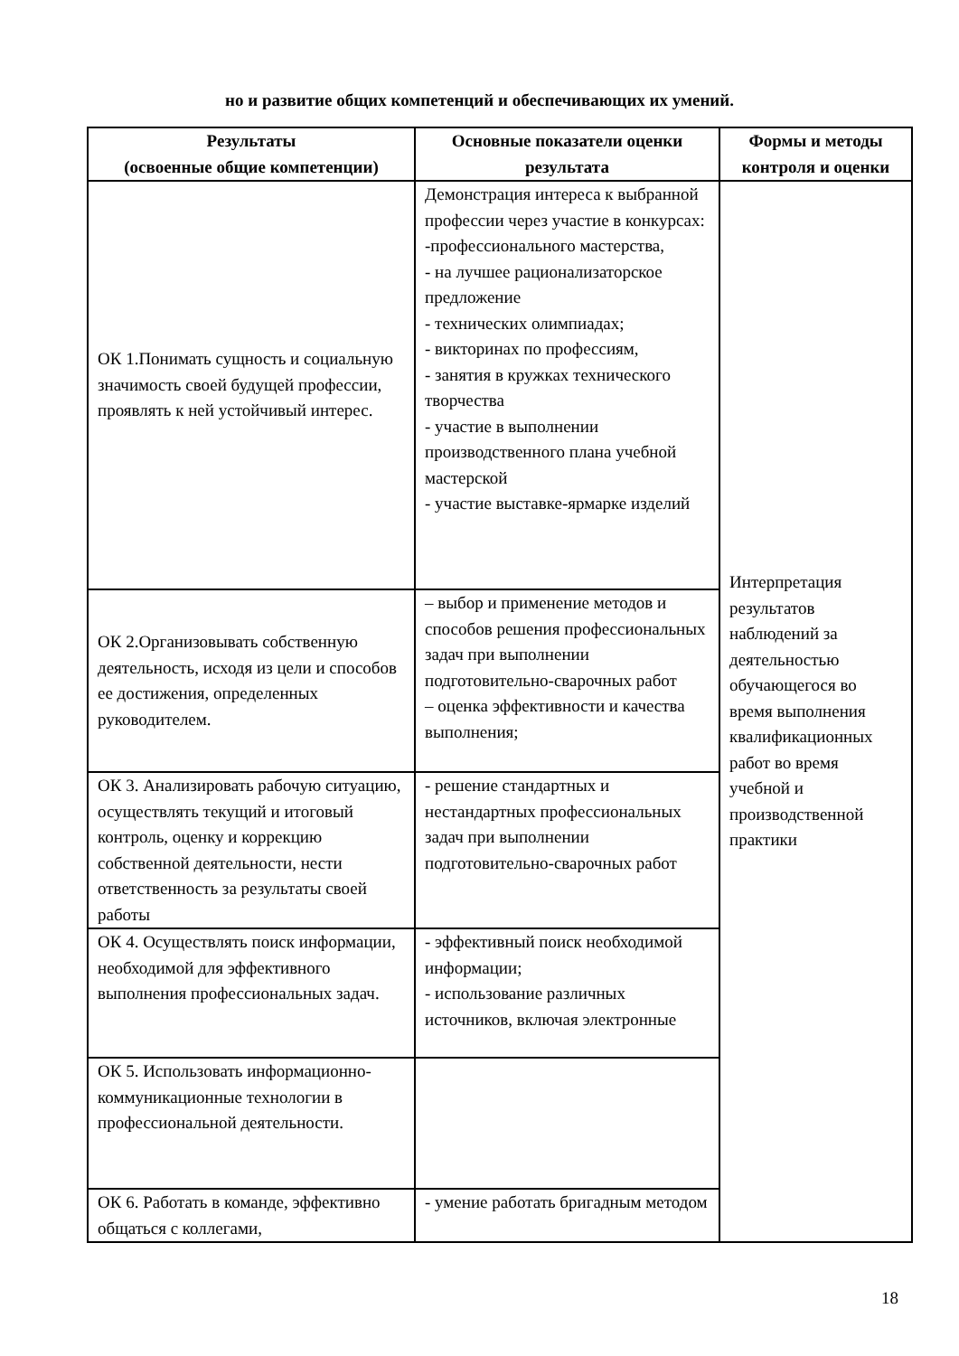но и развитие общих компетенций и обеспечивающих их умений.
| Результаты (освоенные общие компетенции) | Основные показатели оценки результата | Формы и методы контроля и оценки |
| --- | --- | --- |
| ОК 1.Понимать сущность и социальную значимость своей будущей профессии, проявлять к ней устойчивый интерес. | Демонстрация интереса к выбранной профессии через участие в конкурсах: -профессионального мастерства, - на лучшее рационализаторское предложение - технических олимпиадах; - викторинах по профессиям, - занятия в кружках технического творчества - участие в выполнении производственного плана учебной мастерской - участие выставке-ярмарке изделий | Интерпретация результатов наблюдений за деятельностью обучающегося во время выполнения квалификационных работ во время учебной и производственной практики |
| ОК 2.Организовывать собственную деятельность, исходя из цели и способов ее достижения, определенных руководителем. | – выбор и применение методов и способов решения профессиональных задач при выполнении подготовительно-сварочных работ – оценка эффективности и качества выполнения; | |
| ОК 3. Анализировать рабочую ситуацию, осуществлять текущий и итоговый контроль, оценку и коррекцию собственной деятельности, нести ответственность за результаты своей работы | - решение стандартных и нестандартных профессиональных задач при выполнении подготовительно-сварочных работ | |
| ОК 4. Осуществлять поиск информации, необходимой для эффективного выполнения профессиональных задач. | - эффективный поиск необходимой информации; - использование различных источников, включая электронные | |
| ОК 5. Использовать информационно-коммуникационные технологии в профессиональной деятельности. | | |
| ОК 6. Работать в команде, эффективно общаться с коллегами, | - умение работать бригадным методом | |
18